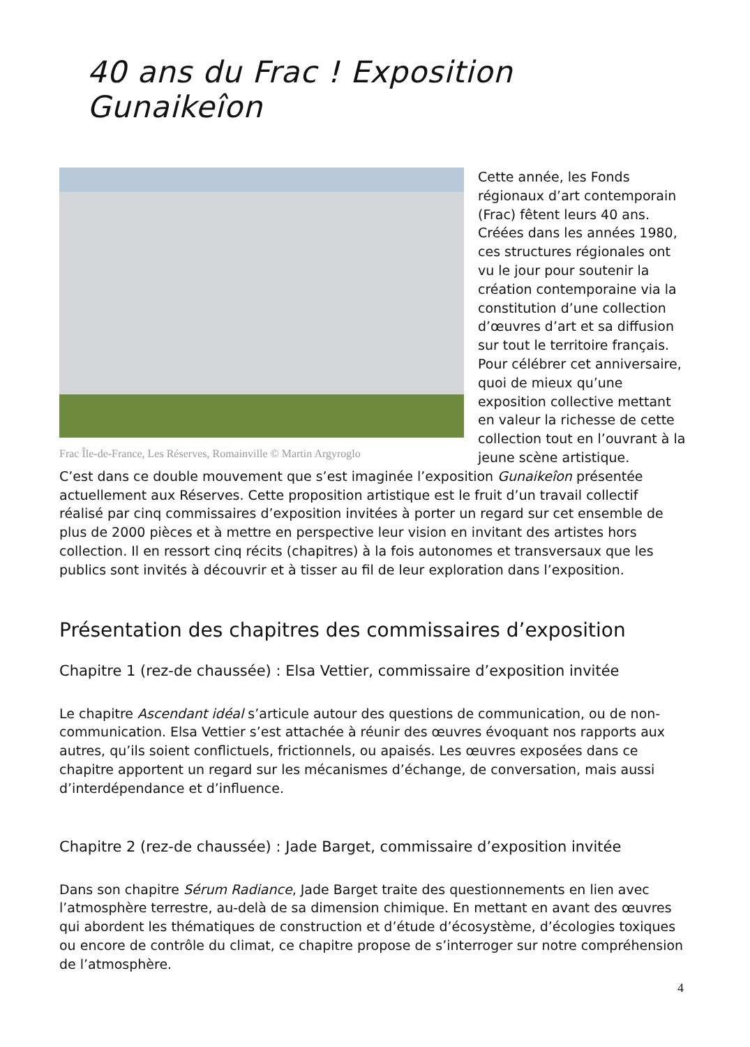40 ans du Frac ! Exposition Gunaikeîon
Frac Île-de-France, Les Réserves, Romainville © Martin Argyroglo
Cette année, les Fonds régionaux d’art contemporain (Frac) fêtent leurs 40 ans. Créées dans les années 1980, ces structures régionales ont vu le jour pour soutenir la création contemporaine via la constitution d’une collection d’œuvres d’art et sa diffusion sur tout le territoire français. Pour célébrer cet anniversaire, quoi de mieux qu’une exposition collective mettant en valeur la richesse de cette collection tout en l’ouvrant à la jeune scène artistique.
C’est dans ce double mouvement que s’est imaginée l’exposition Gunaikeîon présentée actuellement aux Réserves. Cette proposition artistique est le fruit d’un travail collectif réalisé par cinq commissaires d’exposition invitées à porter un regard sur cet ensemble de plus de 2000 pièces et à mettre en perspective leur vision en invitant des artistes hors collection. Il en ressort cinq récits (chapitres) à la fois autonomes et transversaux que les publics sont invités à découvrir et à tisser au fil de leur exploration dans l’exposition.
Présentation des chapitres des commissaires d’exposition
Chapitre 1 (rez-de chaussée) : Elsa Vettier, commissaire d’exposition invitée
Le chapitre Ascendant idéal s’articule autour des questions de communication, ou de non-communication. Elsa Vettier s’est attachée à réunir des œuvres évoquant nos rapports aux autres, qu’ils soient conflictuels, frictionnels, ou apaisés. Les œuvres exposées dans ce chapitre apportent un regard sur les mécanismes d’échange, de conversation, mais aussi d’interdépendance et d’influence.
Chapitre 2 (rez-de chaussée) : Jade Barget, commissaire d’exposition invitée
Dans son chapitre Sérum Radiance, Jade Barget traite des questionnements en lien avec l’atmosphère terrestre, au-delà de sa dimension chimique. En mettant en avant des œuvres qui abordent les thématiques de construction et d’étude d’écosystème, d’écologies toxiques ou encore de contrôle du climat, ce chapitre propose de s’interroger sur notre compréhension de l’atmosphère.
4